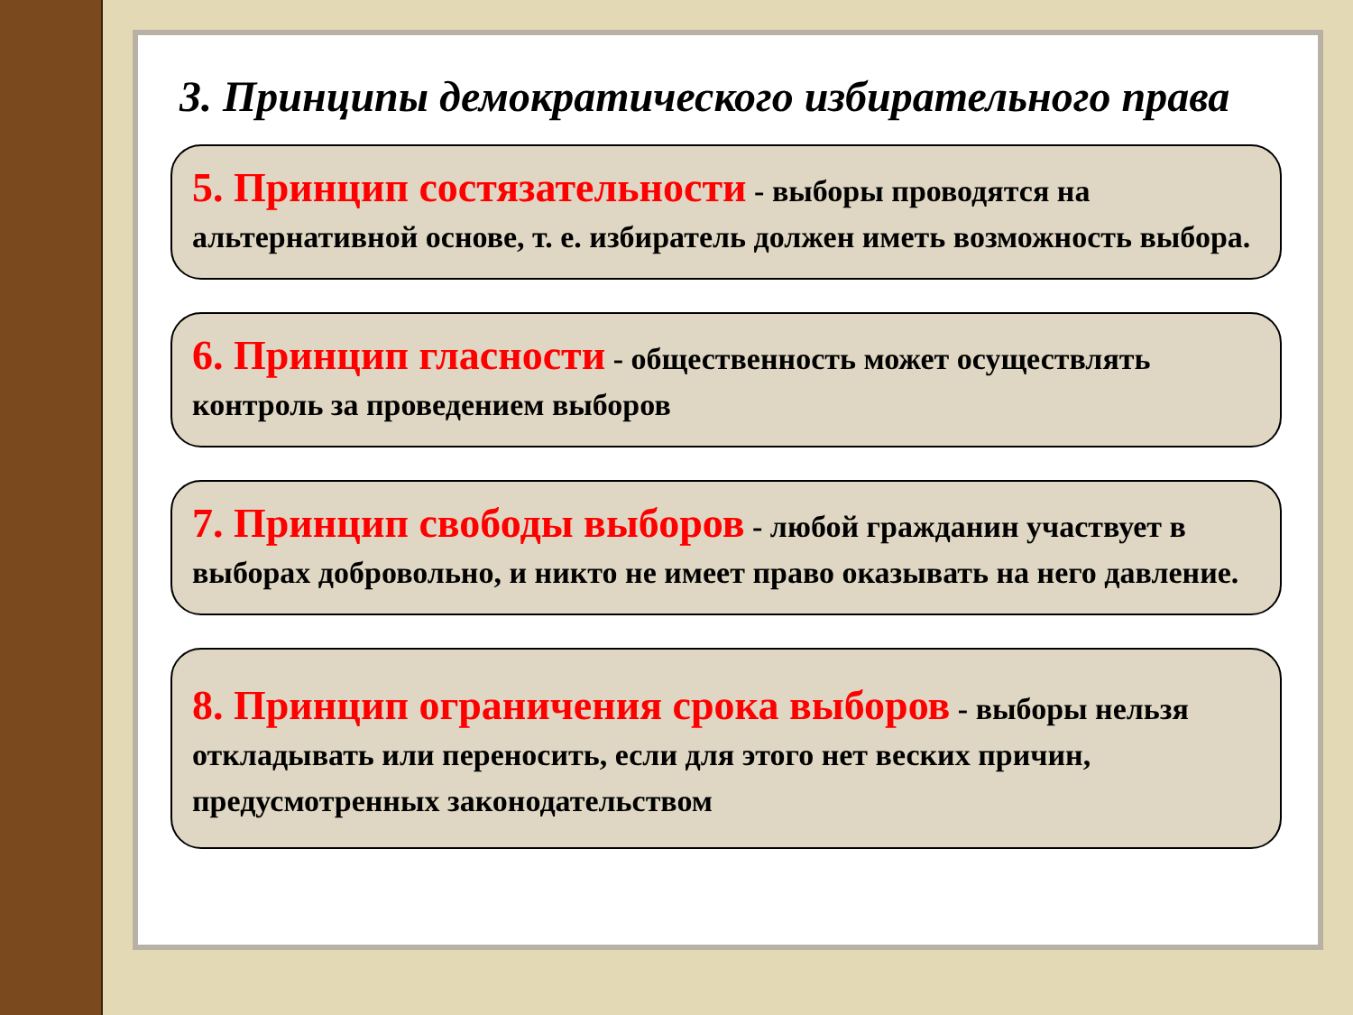3. Принципы демократического избирательного права
5. Принцип состязательности - выборы проводятся на альтернативной основе, т. е. избиратель должен иметь возможность выбора.
6. Принцип гласности - общественность может осуществлять контроль за проведением выборов
7. Принцип свободы выборов - любой гражданин участвует в выборах добровольно, и никто не имеет право оказывать на него давление.
8. Принцип ограничения срока выборов - выборы нельзя откладывать или переносить, если для этого нет веских причин, предусмотренных законодательством